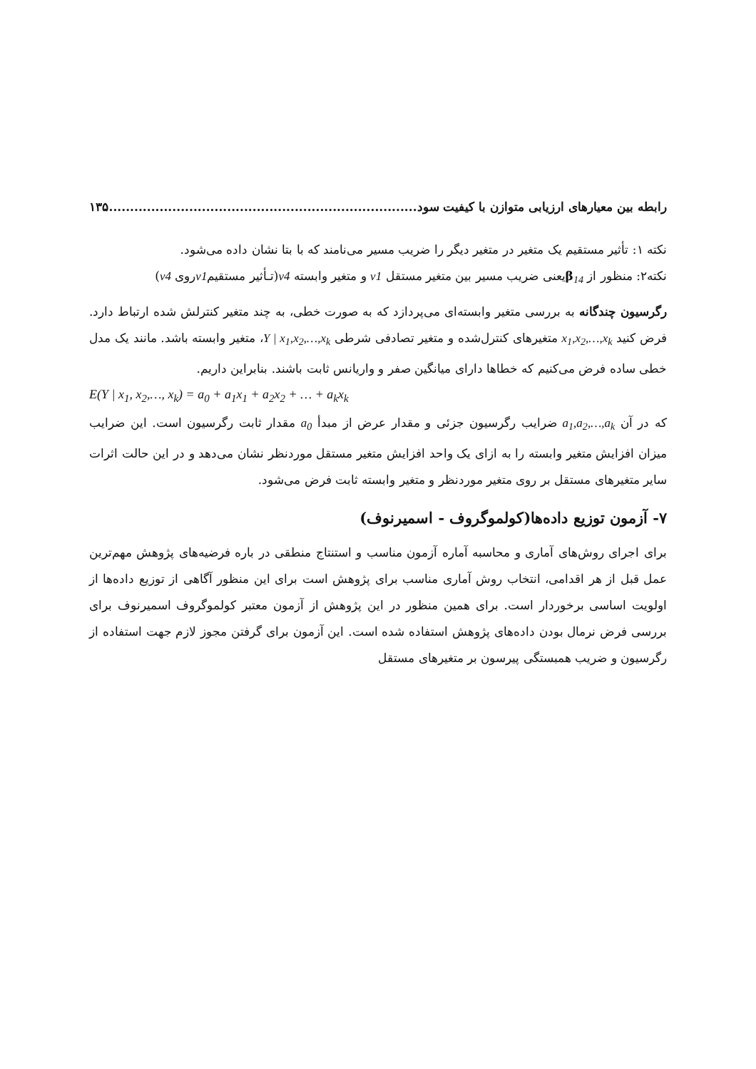رابطه بین معیارهای ارزیابی متوازن با کیفیت سود......................................................................... ۱۳۵
نکته ۱: تأثیر مستقیم یک متغیر در متغیر دیگر را ضریب مسیر می‌نامند که با بتا نشان داده می‌شود.
نکته۲: منظور از β<sub>14</sub>یعنی ضریب مسیر بین متغیر مستقل v1 و متغیر وابسته v4(تـأثیر مستقیمv1روی v4)
رگرسیون چندگانه به بررسی متغیر وابسته‌ای می‌پردازد که به صورت خطی، به چند متغیر کنترلش شده ارتباط دارد. فرض کنید x<sub>1</sub>,x<sub>2</sub>,…,x<sub>k</sub> متغیرهای کنترل‌شده و متغیر تصادفی شرطی Y | x<sub>1</sub>,x<sub>2</sub>,…,x<sub>k</sub>، متغیر وابسته باشد. مانند یک مدل خطی ساده فرض می‌کنیم که خطاها دارای میانگین صفر و واریانس ثابت باشند. بنابراین داریم.
E(Y | x<sub>1</sub>, x<sub>2</sub>,…, x<sub>k</sub>) = a<sub>0</sub> + a<sub>1</sub>x<sub>1</sub> + a<sub>2</sub>x<sub>2</sub> + … + a<sub>k</sub>x<sub>k</sub>
که در آن a<sub>1</sub>,a<sub>2</sub>,…,a<sub>k</sub> ضرایب رگرسیون جزئی و مقدار عرض از مبدأ a<sub>0</sub> مقدار ثابت رگرسیون است. این ضرایب میزان افزایش متغیر وابسته را به ازای یک واحد افزایش متغیر مستقل موردنظر نشان می‌دهد و در این حالت اثرات سایر متغیرهای مستقل بر روی متغیر موردنظر و متغیر وابسته ثابت فرض می‌شود.
۷- آزمون توزیع داده‌ها(کولموگروف - اسمیرنوف)
برای اجرای روش‌های آماری و محاسبه آماره آزمون مناسب و استنتاج منطقی در باره فرضیه‌های پژوهش مهم‌ترین عمل قبل از هر اقدامی، انتخاب روش آماری مناسب برای پژوهش است برای این منظور آگاهی از توزیع داده‌ها از اولویت اساسی برخوردار است. برای همین منظور در این پژوهش از آزمون معتبر کولموگروف اسمیرنوف برای بررسی فرض نرمال بودن داده‌های پژوهش استفاده شده است. این آزمون برای گرفتن مجوز لازم جهت استفاده از رگرسیون و ضریب همبستگی پیرسون بر متغیرهای مستقل